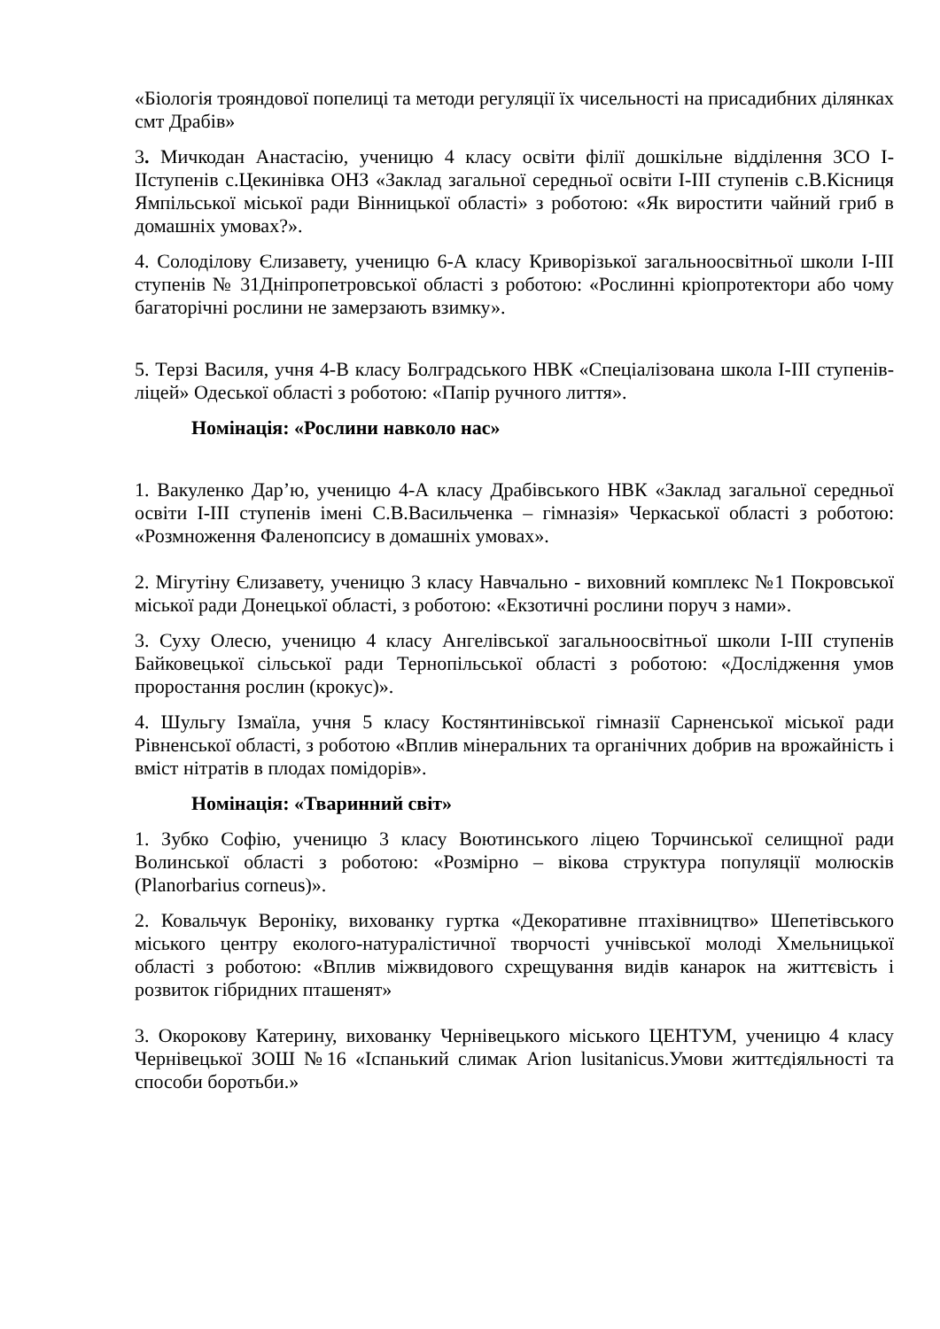«Біологія трояндової попелиці та методи регуляції їх чисельності на присадибних ділянках смт Драбів»
3. Мичкодан Анастасію, ученицю 4 класу освіти філії дошкільне відділення ЗСО І-ІІступенів с.Цекинівка ОНЗ «Заклад загальної середньої освіти І-ІІІ ступенів с.В.Кісниця Ямпільської міської ради Вінницької області» з роботою: «Як виростити чайний гриб в домашніх умовах?».
4. Солоділову Єлизавету, ученицю 6-А класу Криворізької загальноосвітньої школи І-ІІІ ступенів № 31Дніпропетровської області з роботою: «Рослинні кріопротектори або чому багаторічні рослини не замерзають взимку».
5. Терзі Василя, учня 4-В класу Болградського НВК «Спеціалізована школа І-ІІІ ступенів-ліцей» Одеської області з роботою: «Папір ручного лиття».
Номінація: «Рослини навколо нас»
1. Вакуленко Дар’ю, ученицю 4-А класу Драбівського НВК «Заклад загальної середньої освіти І-ІІІ ступенів імені С.В.Васильченка – гімназія» Черкаської області з роботою: «Розмноження Фаленопсису в домашніх умовах».
2. Мігутіну Єлизавету, ученицю 3 класу Навчально - виховний комплекс №1 Покровської міської ради Донецької області, з роботою: «Екзотичні рослини поруч з нами».
3. Суху Олесю, ученицю 4 класу Ангелівської загальноосвітньої школи І-ІІІ ступенів Байковецької сільської ради Тернопільської області з роботою: «Дослідження умов проростання рослин (крокус)».
4. Шульгу Ізмаїла, учня 5 класу Костянтинівської гімназії Сарненської міської ради Рівненської області, з роботою «Вплив мінеральних та органічних добрив на врожайність і вміст нітратів в плодах помідорів».
Номінація: «Тваринний світ»
1. Зубко Софію, ученицю 3 класу Воютинського ліцею Торчинської селищної ради Волинської області з роботою: «Розмірно – вікова структура популяції молюсків (Planorbarius corneus)».
2. Ковальчук Вероніку, вихованку гуртка «Декоративне птахівництво» Шепетівського міського центру еколого-натуралістичної творчості учнівської молоді Хмельницької області з роботою: «Вплив міжвидового схрещування видів канарок на життєвість і розвиток гібридних пташенят»
3. Окорокову Катерину, вихованку Чернівецького міського ЦЕНТУМ, ученицю 4 класу Чернівецької ЗОШ №16 «Іспанький слимак Arion lusitanicus.Умови життєдіяльності та способи боротьби.»